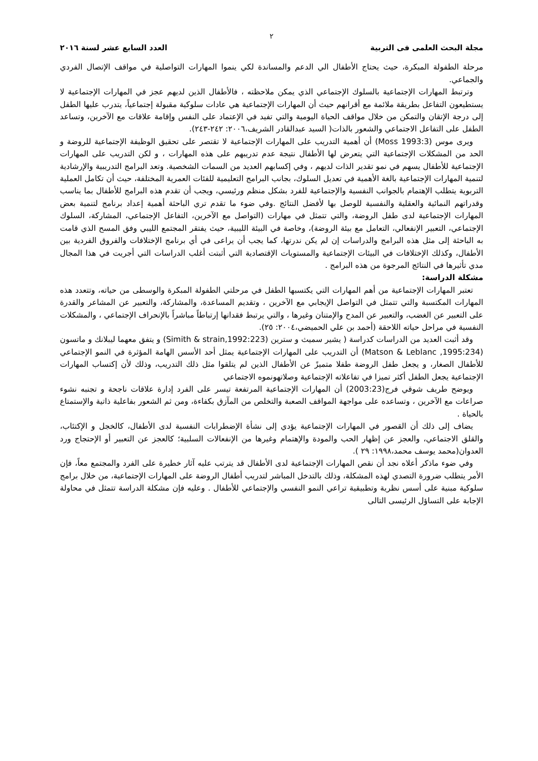٢
مجلة البحث العلمى فى التربية العدد السابع عشر لسنة ٢٠١٦
مرحلة الطفولة المبكرة، حيث يحتاج الأطفال الي الدعم والمساندة لكي ينموا المهارات التواصلية في مواقف الإتصال الفردي والجماعي.
وترتبط المهارات الإجتماعية بالسلوك الإجتماعي الذي يمكن ملاحظته ، فالأطفال الذين لديهم عجز في المهارات الإجتماعية لا يستطيعون التفاعل بطريقة ملائمة مع أقرانهم حيث أن المهارات الإجتماعية هي عادات سلوكية مقبولة إجتماعياً، يتدرب عليها الطفل إلى درجة الإتقان والتمكن من خلال مواقف الحياة اليومية والتي تفيد في الإعتماد على النفس وإقامة علاقات مع الآخرين، وتساعد الطفل على التفاعل الاجتماعي والشعور بالذات( السيد عبدالقادر الشريف،٢٠٠٦: ٢٤٢-٢٤٣).
ويرى موس (Moss 1993:3) أن أهمية التدريب على المهارات الإجتماعية لا تقتصر على تحقيق الوظيفة الإجتماعية للروضة و الحد من المشكلات الإجتماعية التي يتعرض لها الأطفال نتيجة عدم تدريبهم على هذه المهارات ، و لكن التدريب على المهارات الإجتماعية للأطفال يسهم في نمو تقدير الذات لديهم ، وفي إكسابهم العديد من السمات الشخصية. وتعد البرامج التدريبية والإرشادية لتنمية المهارات الإجتماعية بالغة الأهمية في تعديل السلوك، بجانب البرامج التعليمية للفئات العمرية المختلفة، حيث أن تكامل العملية التربوية يتطلب الإهتمام بالجوانب النفسية والإجتماعية للفرد بشكل منظم ورئيسي، ويجب أن تقدم هذه البرامج للأطفال بما يناسب وقدراتهم النمائية والعقلية والنفسية للوصل بها لأفضل النتائج .وفي ضوء ما تقدم تري الباحثة أهمية إعداد برنامج لتنمية بعض المهارات الإجتماعية لدى طفل الروضة، والتي تتمثل في مهارات (التواصل مع الآخرين، التفاعل الإجتماعي، المشاركة، السلوك الإجتماعي، التعبير الإنفعالي، التعامل مع بيئة الروضة)، وخاصة في البيئة الليبية، حيث يفتقر المجتمع الليبي وفق المسح الذي قامت به الباحثة إلى مثل هذه البرامج والدراسات إن لم يكن ندرتها، كما يجب أن يراعى في أي برنامج الإختلافات والفروق الفردية بين الأطفال، وكذلك الإختلافات في البيئات الإجتماعية والمستويات الإقتصادية التي أثبتت أغلب الدراسات التي أجريت في هذا المجال مدي تأثيرها في النتائج المرجوة من هذه البرامج .
مشكلة الدراسة:
تعتبر المهارات الإجتماعية من أهم المهارات التي يكتسبها الطفل في مرحلتي الطفولة المبكرة والوسطى من حياته، وتتعدد هذه المهارات المكتسبة والتي تتمثل في التواصل الإيجابي مع الآخرين ، وتقديم المساعدة، والمشاركة، والتعبير عن المشاعر والقدرة على التعبير عن الغضب، والتعبير عن المدح والإمتنان وغيرها ، والتي يرتبط فقدانها إرتباطاً مباشراً بالإنحراف الإجتماعي ، والمشكلات النفسية في مراحل حياته اللاحقة (أحمد بن علي الحميضي،٢٠٠٤: ٢٥).
وقد أثبت العديد من الدراسات كدراسة ( يشير سميث و سترين (Simith & strain,1992:223) و يتفق معهما ليبلانك و ماتسون (Matson & Leblanc ,1995:234) أن التدريب على المهارات الإجتماعية يمثل أحد الأسس الهامة المؤثرة في النمو الإجتماعي للأطفال الصغار، و يجعل طفل الروضة طفلا متميزً عن الأطفال الذين لم يتلقوا مثل ذلك التدريب، وذلك لأن إكتساب المهارات الإجتماعية يجعل الطفل أكثر تميزا في تفاعلاته الإجتماعية وصلاتهونموه الاجتماعي
ويوضح طريف شوقي فرج(2003:23) أن المهارات الإجتماعية المرتفعة تيسر على الفرد إدارة علاقات ناجحة و تجنبه نشوء صراعات مع الآخرين ، وتساعده على مواجهة المواقف الصعبة والتخلص من المآزق بكفاءة، ومن ثم الشعور بفاعلية ذاتية والإستمتاع بالحياة .
يضاف إلى ذلك أن القصور في المهارات الإجتماعية يؤدي إلى نشأة الإضطرابات النفسية لدى الأطفال، كالخجل و الإكتئاب، والقلق الاجتماعي، والعجز عن إظهار الحب والمودة والإهتمام وغيرها من الإنفعالات السلبية؛ كالعجز عن التعبير أو الإحتجاج ورد العدوان(محمد يوسف محمد،١٩٩٨: ٢٩ ).
وفي ضوء ماذكر أعلاه نجد أن نقص المهارات الإجتماعية لدى الأطفال قد يترتب عليه آثار خطيرة على الفرد والمجتمع معاً، فإن الأمر يتطلب ضرورة التصدي لهذه المشكلة، وذلك بالتدخل المباشر لتدريب أطفال الروضة على المهارات الإجتماعية، من خلال برامج سلوكية مبنية على أسس نظرية وتطبيقية تراعي النمو النفسي والإجتماعي للأطفال . وعليه فإن مشكلة الدراسة تتمثل في محاولة الإجابة على التساؤل الرئيسى التالى